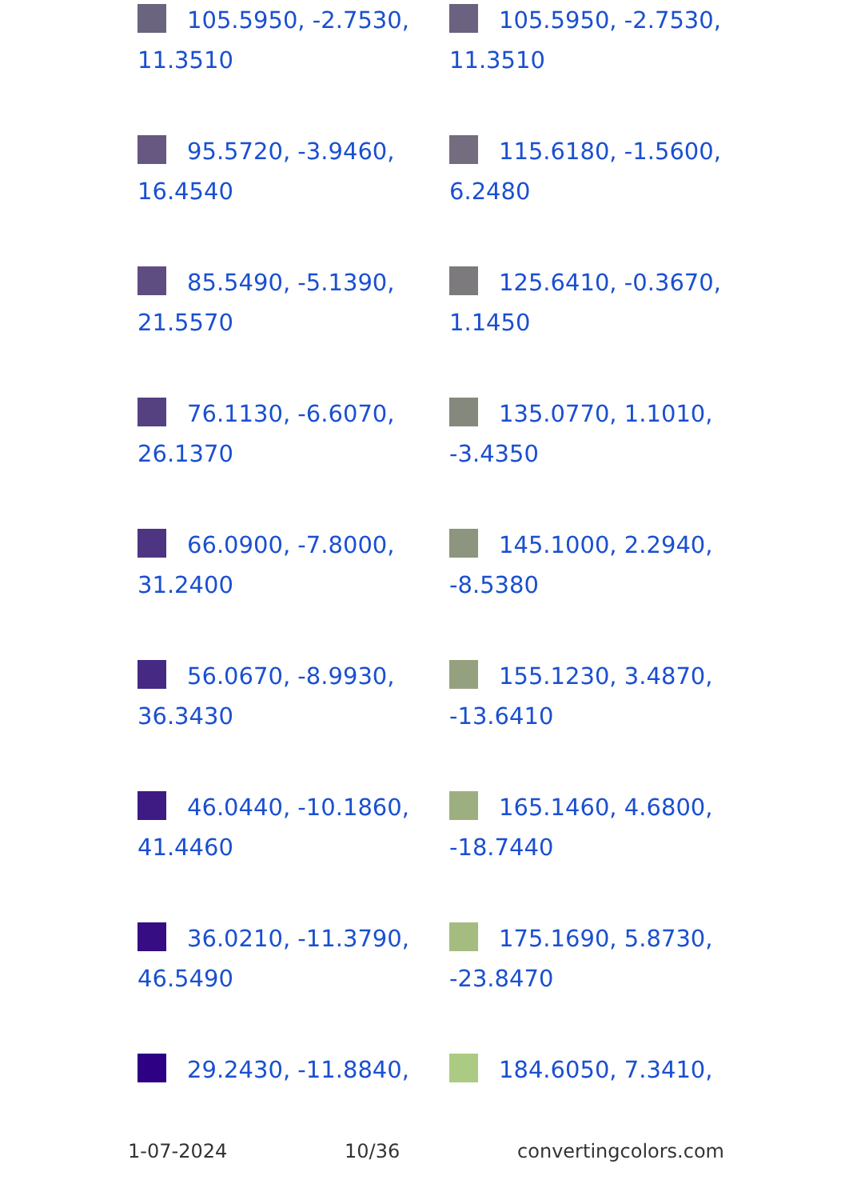105.5950, -2.7530, 11.3510
105.5950, -2.7530, 11.3510
95.5720, -3.9460, 16.4540
115.6180, -1.5600, 6.2480
85.5490, -5.1390, 21.5570
125.6410, -0.3670, 1.1450
76.1130, -6.6070, 26.1370
135.0770, 1.1010, -3.4350
66.0900, -7.8000, 31.2400
145.1000, 2.2940, -8.5380
56.0670, -8.9930, 36.3430
155.1230, 3.4870, -13.6410
46.0440, -10.1860, 41.4460
165.1460, 4.6800, -18.7440
36.0210, -11.3790, 46.5490
175.1690, 5.8730, -23.8470
29.2430, -11.8840,
184.6050, 7.3410,
1-07-2024 10/36 convertingcolors.com